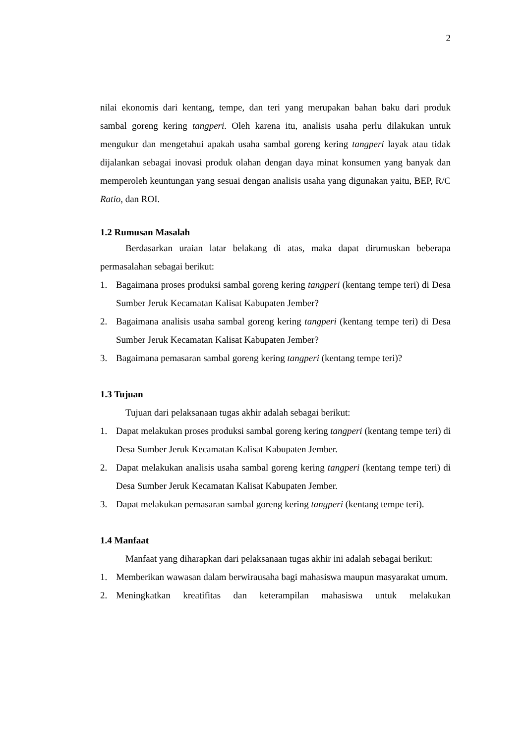2
nilai ekonomis dari kentang, tempe, dan teri yang merupakan bahan baku dari produk sambal goreng kering tangperi. Oleh karena itu, analisis usaha perlu dilakukan untuk mengukur dan mengetahui apakah usaha sambal goreng kering tangperi layak atau tidak dijalankan sebagai inovasi produk olahan dengan daya minat konsumen yang banyak dan memperoleh keuntungan yang sesuai dengan analisis usaha yang digunakan yaitu, BEP, R/C Ratio, dan ROI.
1.2 Rumusan Masalah
Berdasarkan uraian latar belakang di atas, maka dapat dirumuskan beberapa permasalahan sebagai berikut:
1. Bagaimana proses produksi sambal goreng kering tangperi (kentang tempe teri) di Desa Sumber Jeruk Kecamatan Kalisat Kabupaten Jember?
2. Bagaimana analisis usaha sambal goreng kering tangperi (kentang tempe teri) di Desa Sumber Jeruk Kecamatan Kalisat Kabupaten Jember?
3. Bagaimana pemasaran sambal goreng kering tangperi (kentang tempe teri)?
1.3 Tujuan
Tujuan dari pelaksanaan tugas akhir adalah sebagai berikut:
1. Dapat melakukan proses produksi sambal goreng kering tangperi (kentang tempe teri) di Desa Sumber Jeruk Kecamatan Kalisat Kabupaten Jember.
2. Dapat melakukan analisis usaha sambal goreng kering tangperi (kentang tempe teri) di Desa Sumber Jeruk Kecamatan Kalisat Kabupaten Jember.
3. Dapat melakukan pemasaran sambal goreng kering tangperi (kentang tempe teri).
1.4 Manfaat
Manfaat yang diharapkan dari pelaksanaan tugas akhir ini adalah sebagai berikut:
1. Memberikan wawasan dalam berwirausaha bagi mahasiswa maupun masyarakat umum.
2. Meningkatkan kreatifitas dan keterampilan mahasiswa untuk melakukan